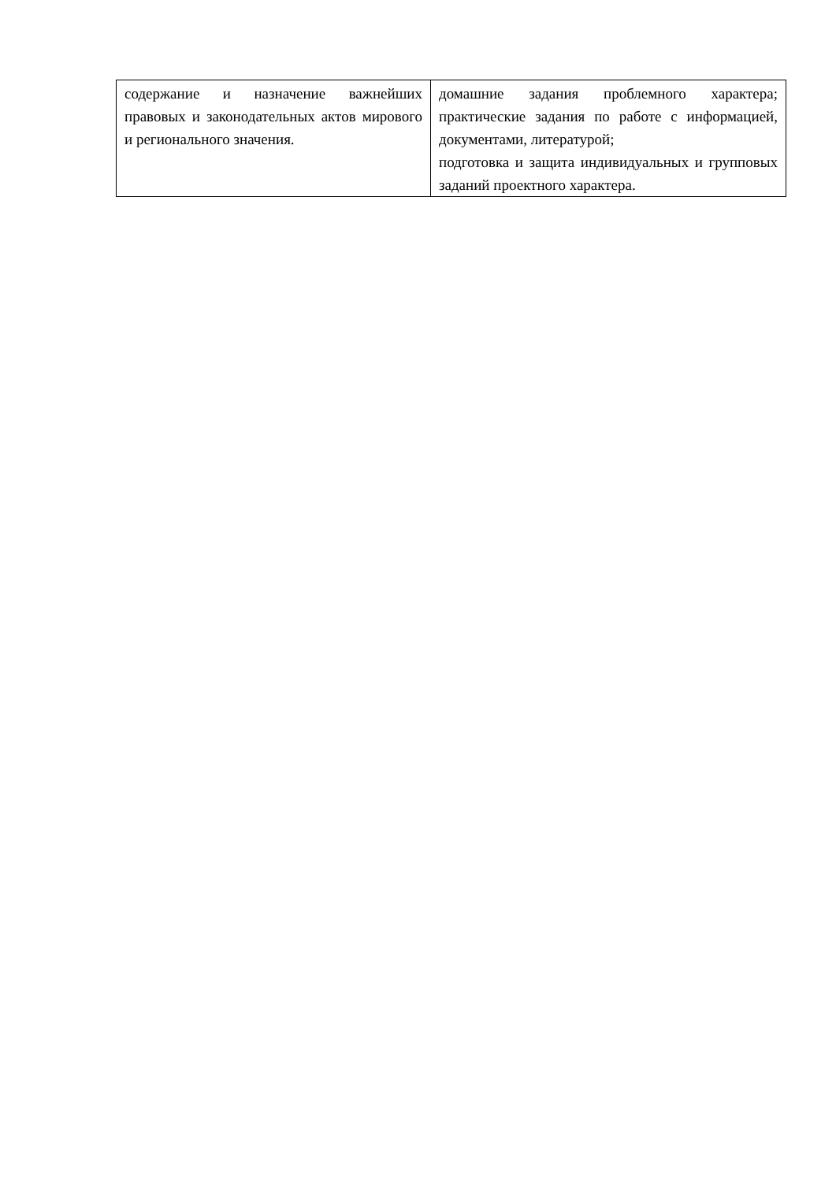| содержание и назначение важнейших правовых и законодательных актов мирового и регионального значения. | домашние задания проблемного характера; практические задания по работе с информацией, документами, литературой; подготовка и защита индивидуальных и групповых заданий проектного характера. |